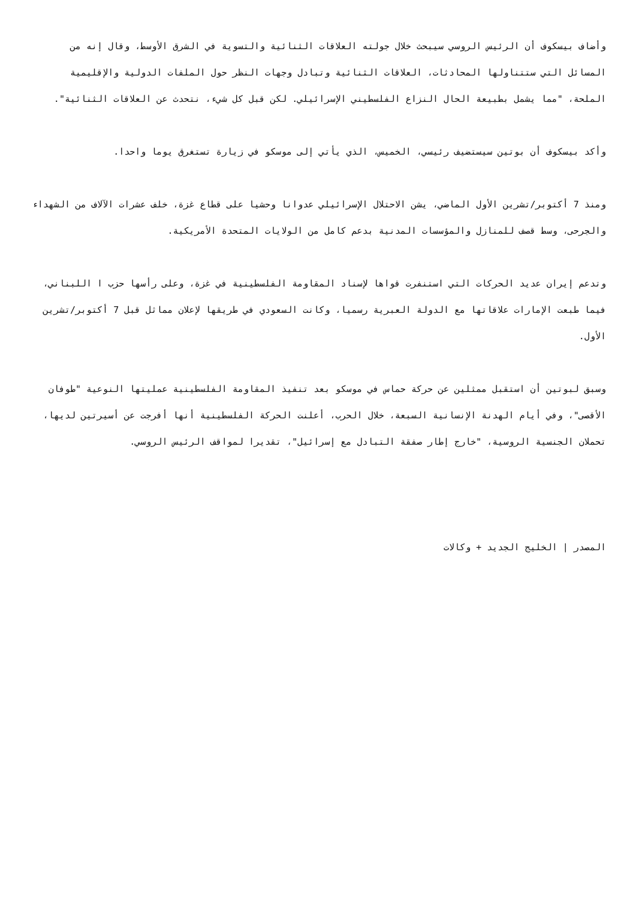وأضاف بيسكوف أن الرئيس الروسي سيبحث خلال جولته العلاقات الثنائية والتسوية في الشرق الأوسط، وقال إنه من المسائل التي ستتناولها المحادثات، العلاقات الثنائية وتبادل وجهات النظر حول الملفات الدولية والإقليمية الملحة، "مما يشمل بطبيعة الحال النزاع الفلسطيني الإسرائيلي. لكن قبل كل شيء، نتحدث عن العلاقات الثنائية".
وأكد بيسكوف أن بوتين سيستضيف رئيسي، الخميس، الذي يأتي إلى موسكو في زيارة تستغرق يوما واحدا.
ومنذ 7 أكتوبر/تشرين الأول الماضي، يشن الاحتلال الإسرائيلي عدوانا وحشيا على قطاع غزة، خلف عشرات الآلاف من الشهداء والجرحى، وسط قصف للمنازل والمؤسسات المدنية بدعم كامل من الولايات المتحدة الأمريكية.
وتدعم إيران عديد الحركات التي استنفرت قواها لإسناد المقاومة الفلسطينية في غزة، وعلى رأسها حزب ا اللبناني، فيما طبعت الإمارات علاقاتها مع الدولة العبرية رسميا، وكانت السعودي في طريقها لإعلان مماثل قبل 7 أكتوبر/تشرين الأول.
وسبق لبوتين أن استقبل ممثلين عن حركة حماس في موسكو بعد تنفيذ المقاومة الفلسطينية عمليتها النوعية "طوفان الأقصى"، وفي أيام الهدنة الإنسانية السبعة، خلال الحرب، أعلنت الحركة الفلسطينية أنها أفرجت عن أسيرتين لديها، تحملان الجنسية الروسية، "خارج إطار صفقة التبادل مع إسرائيل"، تقديرا لمواقف الرئيس الروسي.
المصدر | الخليج الجديد + وكالات